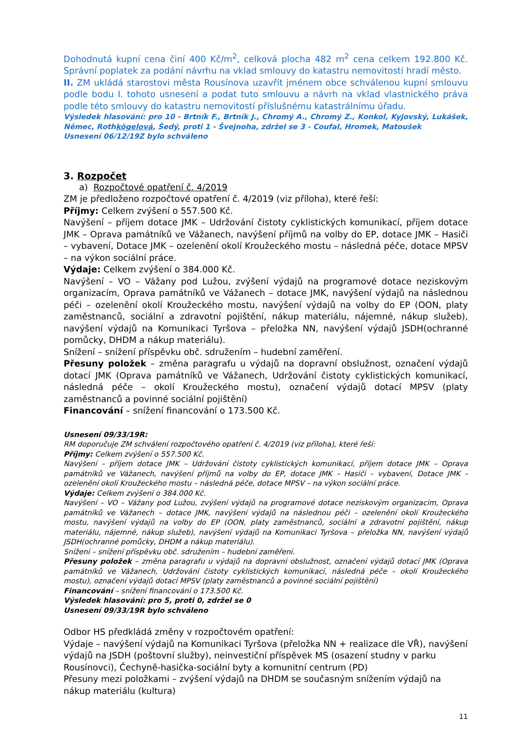Dohodnutá kupní cena činí 400 Kč/m<sup>2</sup>, celková plocha 482 m<sup>2</sup> cena celkem 192.800 Kč. Správní poplatek za podání návrhu na vklad smlouvy do katastru nemovitostí hradí město.
II. ZM ukládá starostovi města Rousínova uzavřít jménem obce schválenou kupní smlouvu podle bodu I. tohoto usnesení a podat tuto smlouvu a návrh na vklad vlastnického práva podle této smlouvy do katastru nemovitostí příslušnému katastrálnímu úřadu.
Výsledek hlasování: pro 10 - Brtník F., Brtník J., Chromý A., Chromý Z., Konkol, Kyjovský, Lukášek, Němec, Rothkögelová, Šedý, proti 1 - Švejnoha, zdržel se 3 - Coufal, Hromek, Matoušek
Usnesení 06/12/19Z bylo schváleno
3. Rozpočet
a) Rozpočtové opatření č. 4/2019
ZM je předloženo rozpočtové opatření č. 4/2019 (viz příloha), které řeší:
Příjmy: Celkem zvýšení o 557.500 Kč.
Navýšení – příjem dotace JMK – Udržování čistoty cyklistických komunikací, příjem dotace JMK – Oprava památníků ve Vážanech, navýšení příjmů na volby do EP, dotace JMK – Hasiči – vybavení, Dotace JMK – ozelenění okolí Kroužeckého mostu – následná péče, dotace MPSV – na výkon sociální práce.
Výdaje: Celkem zvýšení o 384.000 Kč.
Navýšení – VO – Vážany pod Lužou, zvýšení výdajů na programové dotace neziskovým organizacím, Oprava památníků ve Vážanech – dotace JMK, navýšení výdajů na následnou péči – ozelenění okolí Kroužeckého mostu, navýšení výdajů na volby do EP (OON, platy zaměstnanců, sociální a zdravotní pojištění, nákup materiálu, nájemné, nákup služeb), navýšení výdajů na Komunikaci Tyršova – přeložka NN, navýšení výdajů JSDH(ochranné pomůcky, DHDM a nákup materiálu).
Snížení – snížení příspěvku obč. sdružením – hudební zaměření.
Přesuny položek – změna paragrafu u výdajů na dopravní obslužnost, označení výdajů dotací JMK (Oprava památníků ve Vážanech, Udržování čistoty cyklistických komunikací, následná péče – okolí Kroužeckého mostu), označení výdajů dotací MPSV (platy zaměstnanců a povinné sociální pojištění)
Financování – snížení financování o 173.500 Kč.
Usnesení 09/33/19R:
RM doporučuje ZM schválení rozpočtového opatření č. 4/2019 (viz příloha), které řeší:
Příjmy: Celkem zvýšení o 557.500 Kč.
Navýšení – příjem dotace JMK – Udržování čistoty cyklistických komunikací, příjem dotace JMK – Oprava památníků ve Vážanech, navýšení příjmů na volby do EP, dotace JMK – Hasiči – vybavení, Dotace JMK – ozelenění okolí Kroužeckého mostu – následná péče, dotace MPSV – na výkon sociální práce.
Výdaje: Celkem zvýšení o 384.000 Kč.
Navýšení – VO – Vážany pod Lužou, zvýšení výdajů na programové dotace neziskovým organizacím, Oprava památníků ve Vážanech – dotace JMK, navýšení výdajů na následnou péči – ozelenění okolí Kroužeckého mostu, navýšení výdajů na volby do EP (OON, platy zaměstnanců, sociální a zdravotní pojištění, nákup materiálu, nájemné, nákup služeb), navýšení výdajů na Komunikaci Tyršova – přeložka NN, navýšení výdajů JSDH(ochranné pomůcky, DHDM a nákup materiálu).
Snížení – snížení příspěvku obč. sdružením – hudební zaměření.
Přesuny položek – změna paragrafu u výdajů na dopravní obslužnost, označení výdajů dotací JMK (Oprava památníků ve Vážanech, Udržování čistoty cyklistických komunikací, následná péče – okolí Kroužeckého mostu), označení výdajů dotací MPSV (platy zaměstnanců a povinné sociální pojištění)
Financování – snížení financování o 173.500 Kč.
Výsledek hlasování: pro 5, proti 0, zdržel se 0
Usnesení 09/33/19R bylo schváleno
Odbor HS předkládá změny v rozpočtovém opatření:
Výdaje – navýšení výdajů na Komunikaci Tyršova (přeložka NN + realizace dle VŘ), navýšení výdajů na JSDH (poštovní služby), neinvestiční příspěvek MS (osazení studny v parku Rousínovci), Čechyně-hasička-sociální byty a komunitní centrum (PD)
Přesuny mezi položkami – zvýšení výdajů na DHDM se současným snížením výdajů na nákup materiálu (kultura)
11